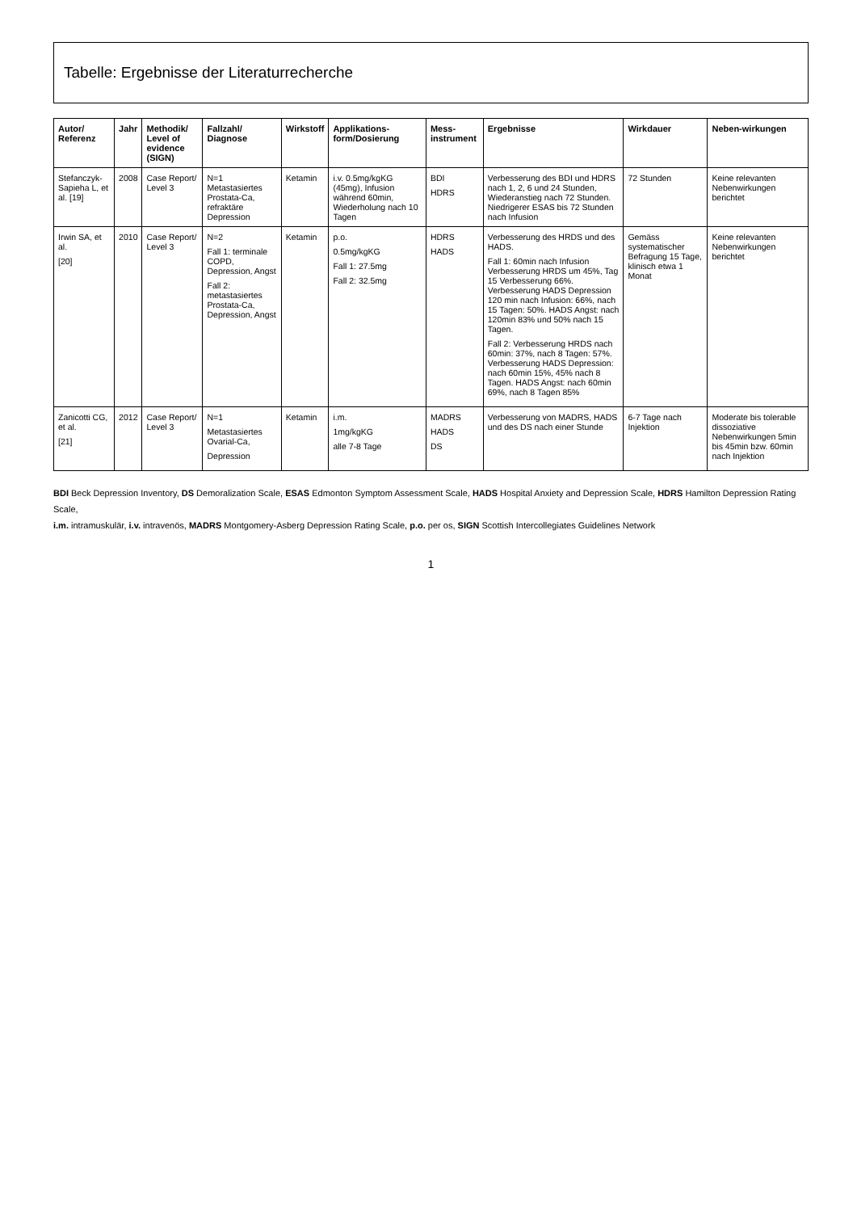Tabelle: Ergebnisse der Literaturrecherche
| Autor/ Referenz | Jahr | Methodik/ Level of evidence (SIGN) | Fallzahl/ Diagnose | Wirkstoff | Applikations-form/Dosierung | Mess-instrument | Ergebnisse | Wirkdauer | Neben-wirkungen |
| --- | --- | --- | --- | --- | --- | --- | --- | --- | --- |
| Stefanczyk-Sapieha L, et al. [19] | 2008 | Case Report/ Level 3 | N=1 Metastasiertes Prostata-Ca, refraktäre Depression | Ketamin | i.v. 0.5mg/kgKG (45mg), Infusion während 60min, Wiederholung nach 10 Tagen | BDI HDRS | Verbesserung des BDI und HDRS nach 1, 2, 6 und 24 Stunden, Wiederanstieg nach 72 Stunden. Niedrigerer ESAS bis 72 Stunden nach Infusion | 72 Stunden | Keine relevanten Nebenwirkungen berichtet |
| Irwin SA, et al. [20] | 2010 | Case Report/ Level 3 | N=2 Fall 1: terminale COPD, Depression, Angst Fall 2: metastasiertes Prostata-Ca, Depression, Angst | Ketamin | p.o. 0.5mg/kgKG Fall 1: 27.5mg Fall 2: 32.5mg | HDRS HADS | Verbesserung des HRDS und des HADS. Fall 1: 60min nach Infusion Verbesserung HRDS um 45%, Tag 15 Verbesserung 66%. Verbesserung HADS Depression 120 min nach Infusion: 66%, nach 15 Tagen: 50%. HADS Angst: nach 120min 83% und 50% nach 15 Tagen. Fall 2: Verbesserung HRDS nach 60min: 37%, nach 8 Tagen: 57%. Verbesserung HADS Depression: nach 60min 15%, 45% nach 8 Tagen. HADS Angst: nach 60min 69%, nach 8 Tagen 85% | Gemäss systematischer Befragung 15 Tage, klinisch etwa 1 Monat | Keine relevanten Nebenwirkungen berichtet |
| Zanicotti CG, et al. [21] | 2012 | Case Report/ Level 3 | N=1 Metastasiertes Ovarial-Ca, Depression | Ketamin | i.m. 1mg/kgKG alle 7-8 Tage | MADRS HADS DS | Verbesserung von MADRS, HADS und des DS nach einer Stunde | 6-7 Tage nach Injektion | Moderate bis tolerable dissoziative Nebenwirkungen 5min bis 45min bzw. 60min nach Injektion |
BDI Beck Depression Inventory, DS Demoralization Scale, ESAS Edmonton Symptom Assessment Scale, HADS Hospital Anxiety and Depression Scale, HDRS Hamilton Depression Rating Scale,
i.m. intramuskulär, i.v. intravenös, MADRS Montgomery-Asberg Depression Rating Scale, p.o. per os, SIGN Scottish Intercollegiates Guidelines Network
1